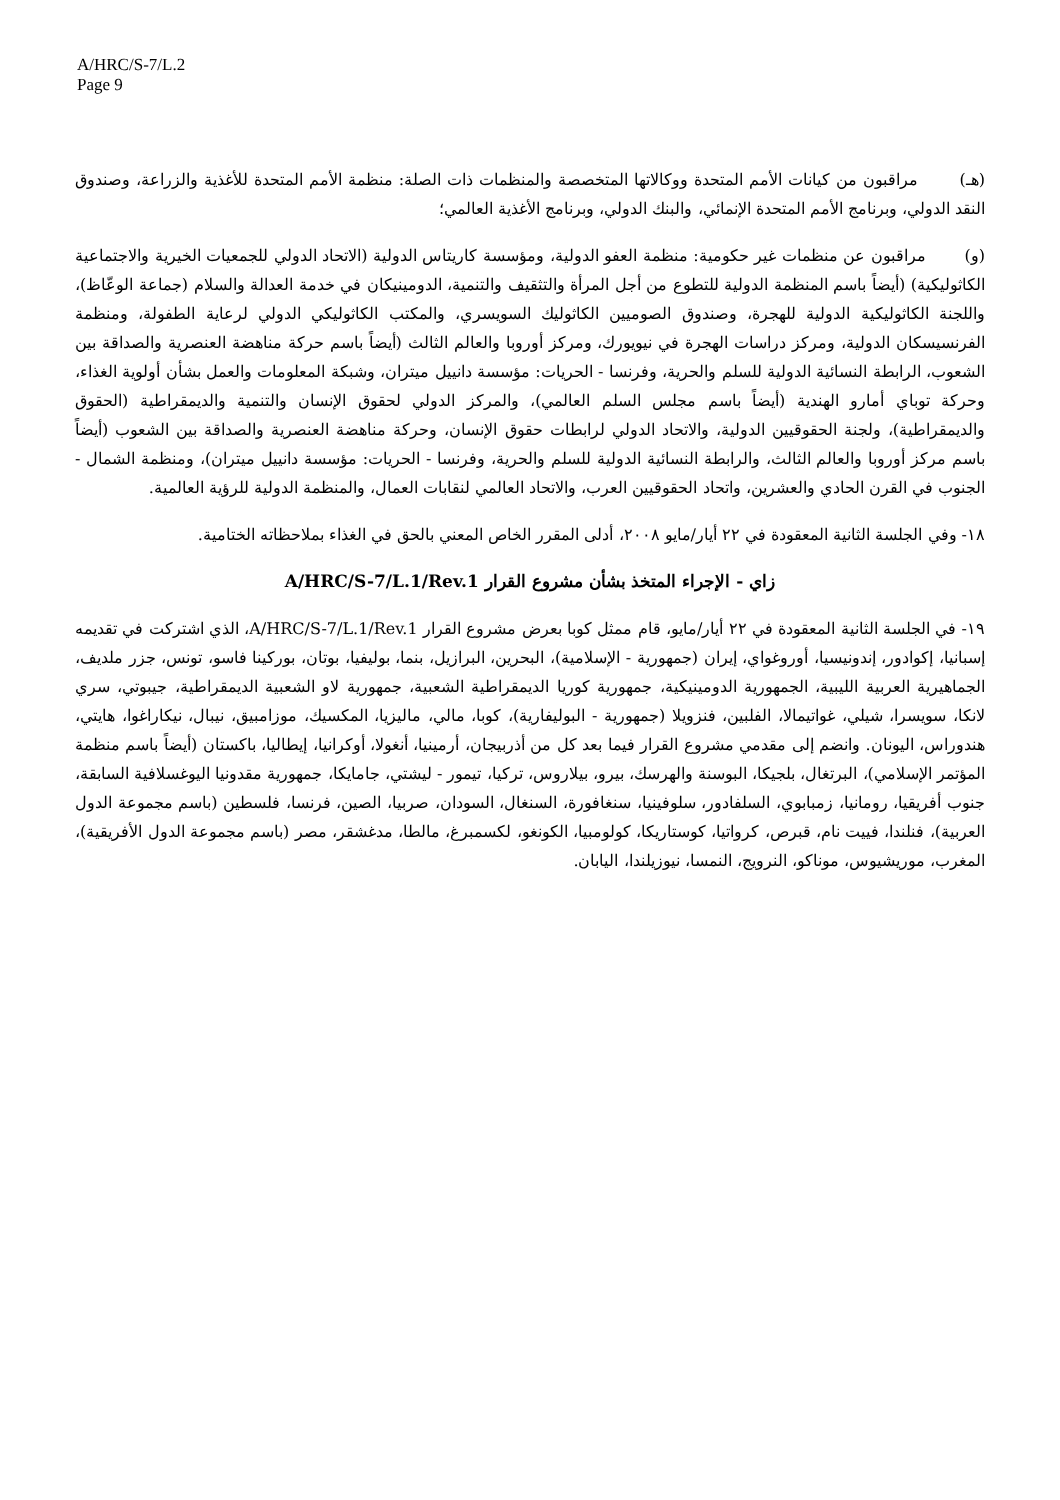A/HRC/S-7/L.2
Page 9
(هـ) مراقبون من كيانات الأمم المتحدة ووكالاتها المتخصصة والمنظمات ذات الصلة: منظمة الأمم المتحدة للأغذية والزراعة، وصندوق النقد الدولي، وبرنامج الأمم المتحدة الإنمائي، والبنك الدولي، وبرنامج الأغذية العالمي؛
(و) مراقبون عن منظمات غير حكومية: منظمة العفو الدولية، ومؤسسة كاريتاس الدولية (الاتحاد الدولي للجمعيات الخيرية والاجتماعية الكاثوليكية) (أيضاً باسم المنظمة الدولية للتطوع من أجل المرأة والتثقيف والتنمية، الدومينيكان في خدمة العدالة والسلام (جماعة الوعّاظ)، واللجنة الكاثوليكية الدولية للهجرة، وصندوق الصوميين الكاثوليك السويسري، والمكتب الكاثوليكي الدولي لرعاية الطفولة، ومنظمة الفرنسيسكان الدولية، ومركز دراسات الهجرة في نيويورك، ومركز أوروبا والعالم الثالث (أيضاً باسم حركة مناهضة العنصرية والصداقة بين الشعوب، الرابطة النسائية الدولية للسلم والحرية، وفرنسا - الحريات: مؤسسة دانييل ميتران، وشبكة المعلومات والعمل بشأن أولوية الغذاء، وحركة توباي أمارو الهندية (أيضاً باسم مجلس السلم العالمي)، والمركز الدولي لحقوق الإنسان والتنمية والديمقراطية (الحقوق والديمقراطية)، ولجنة الحقوقيين الدولية، والاتحاد الدولي لرابطات حقوق الإنسان، وحركة مناهضة العنصرية والصداقة بين الشعوب (أيضاً باسم مركز أوروبا والعالم الثالث، والرابطة النسائية الدولية للسلم والحرية، وفرنسا - الحريات: مؤسسة دانييل ميتران)، ومنظمة الشمال - الجنوب في القرن الحادي والعشرين، واتحاد الحقوقيين العرب، والاتحاد العالمي لنقابات العمال، والمنظمة الدولية للرؤية العالمية.
١٨- وفي الجلسة الثانية المعقودة في ٢٢ أيار/مايو ٢٠٠٨، أدلى المقرر الخاص المعني بالحق في الغذاء بملاحظاته الختامية.
زاي - الإجراء المتخذ بشأن مشروع القرار A/HRC/S-7/L.1/Rev.1
١٩- في الجلسة الثانية المعقودة في ٢٢ أيار/مايو، قام ممثل كوبا بعرض مشروع القرار A/HRC/S-7/L.1/Rev.1، الذي اشتركت في تقديمه إسبانيا، إكوادور، إندونيسيا، أوروغواي، إيران (جمهورية - الإسلامية)، البحرين، البرازيل، بنما، بوليفيا، بوتان، بوركينا فاسو، تونس، جزر ملديف، الجماهيرية العربية الليبية، الجمهورية الدومينيكية، جمهورية كوريا الديمقراطية الشعبية، جمهورية لاو الشعبية الديمقراطية، جيبوتي، سري لانكا، سويسرا، شيلي، غواتيمالا، الفلبين، فنزويلا (جمهورية - البوليفارية)، كوبا، مالي، ماليزيا، المكسيك، موزامبيق، نيبال، نيكاراغوا، هايتي، هندوراس، اليونان. وانضم إلى مقدمي مشروع القرار فيما بعد كل من أذربيجان، أرمينيا، أنغولا، أوكرانيا، إيطاليا، باكستان (أيضاً باسم منظمة المؤتمر الإسلامي)، البرتغال، بلجيكا، البوسنة والهرسك، بيرو، بيلاروس، تركيا، تيمور - ليشتي، جامايكا، جمهورية مقدونيا اليوغسلافية السابقة، جنوب أفريقيا، رومانيا، زمبابوي، السلفادور، سلوفينيا، سنغافورة، السنغال، السودان، صربيا، الصين، فرنسا، فلسطين (باسم مجموعة الدول العربية)، فنلندا، فييت نام، قبرص، كرواتيا، كوستاريكا، كولومبيا، الكونغو، لكسمبرغ، مالطا، مدغشقر، مصر (باسم مجموعة الدول الأفريقية)، المغرب، موريشيوس، موناكو، النرويج، النمسا، نيوزيلندا، اليابان.